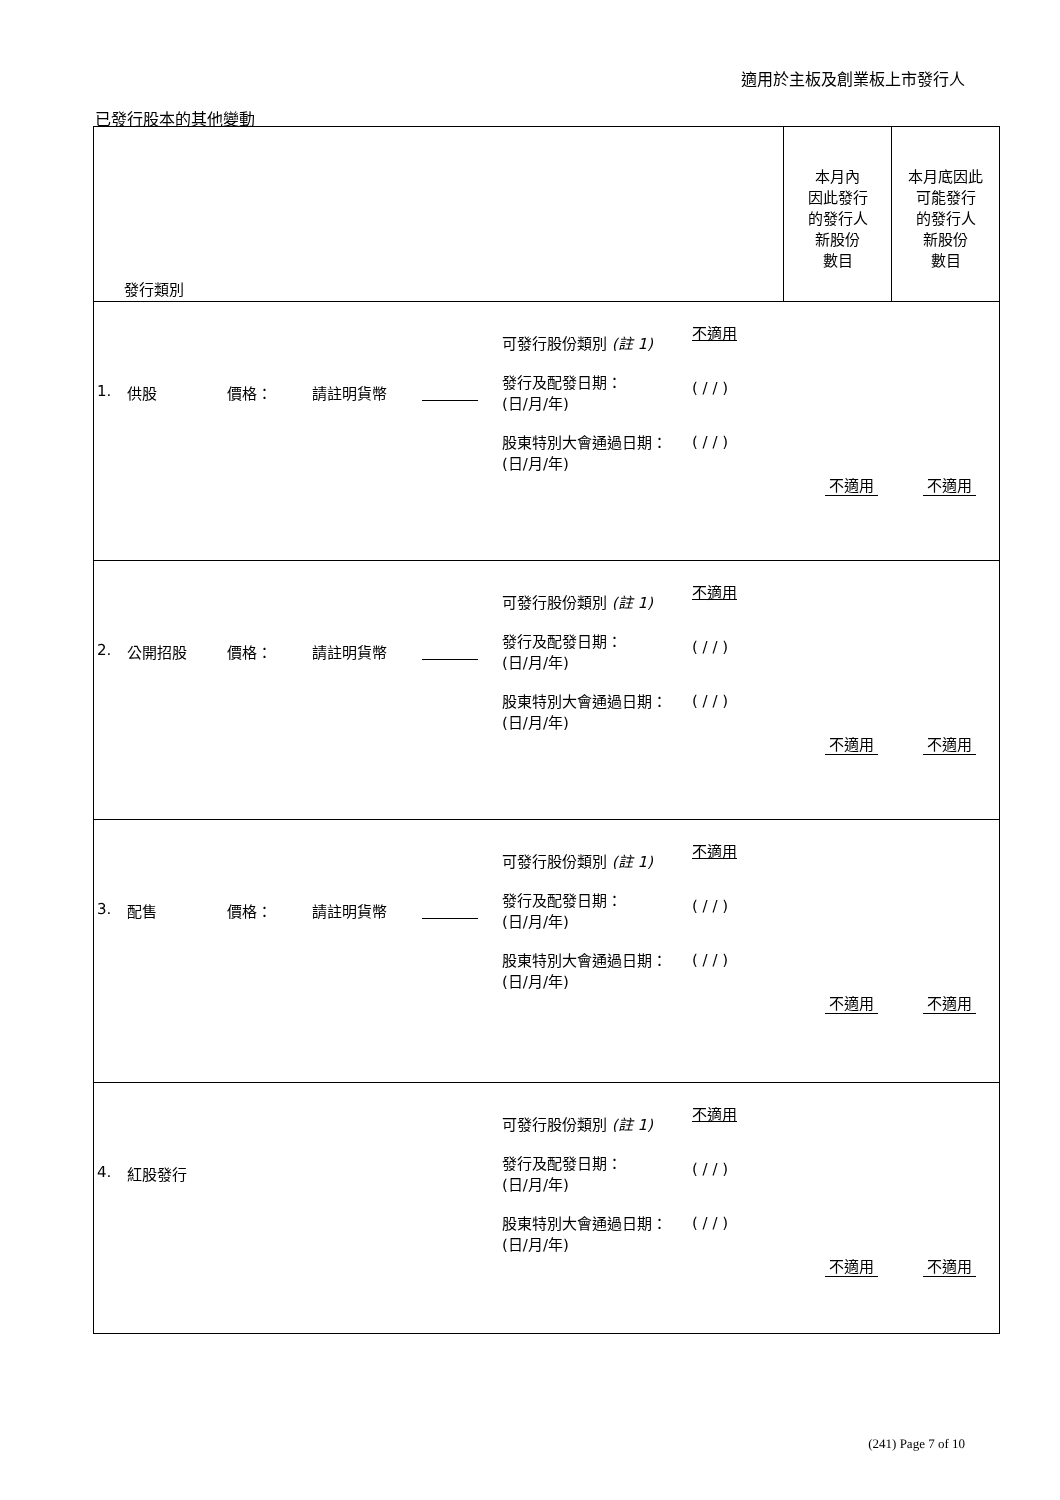適用於主板及創業板上市發行人
已發行股本的其他變動
| 發行類別 | 本月內 因此發行 的發行人 新股份 數目 | 本月底因此 可能發行 的發行人 新股份 數目 |
| --- | --- | --- |
| / 1. / 供股 / 價格： / 請註明貨幣 / / 可發行股份類別 (註 1) 發行及配發日期： (日/月/年) 股東特別大會通過日期： (日/月/年) / 不適用 ( / / ) ( / / ) / 不適用 / 不適用 / | | |
| / 2. / 公開招股 / 價格： / 請註明貨幣 / / 可發行股份類別 (註 1) 發行及配發日期： (日/月/年) 股東特別大會通過日期： (日/月/年) / 不適用 ( / / ) ( / / ) / 不適用 / 不適用 / | | |
| / 3. / 配售 / 價格： / 請註明貨幣 / / 可發行股份類別 (註 1) 發行及配發日期： (日/月/年) 股東特別大會通過日期： (日/月/年) / 不適用 ( / / ) ( / / ) / 不適用 / 不適用 / | | |
| / 4. / 紅股發行 / 可發行股份類別 (註 1) 發行及配發日期： (日/月/年) 股東特別大會通過日期： (日/月/年) / 不適用 ( / / ) ( / / ) / 不適用 / 不適用 / | | |
(241) Page 7 of 10